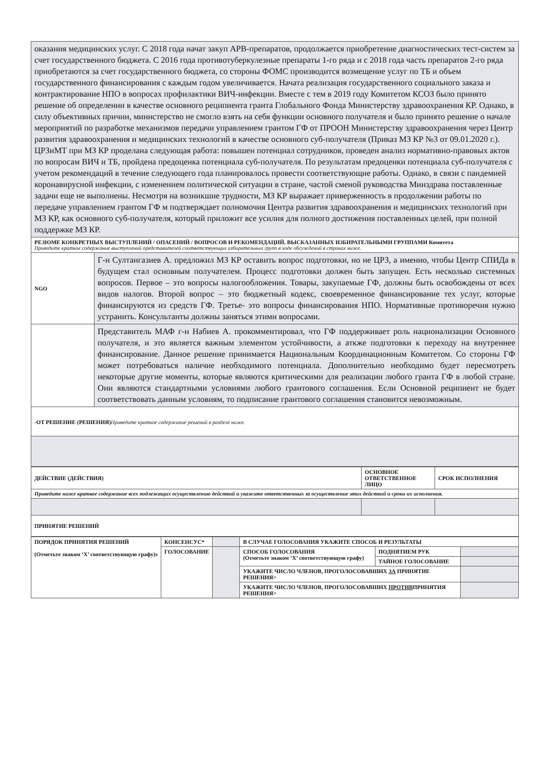| оказания медицинских услуг. С 2018 года начат закуп АРВ-препаратов, продолжается приобретение диагностических тест-систем за счет государственного бюджета. С 2016 года противотуберкулезные препараты 1-го ряда и с 2018 года часть препаратов 2-го ряда приобретаются за счет государственного бюджета, со стороны ФОМС производится возмещение услуг по ТБ и объем государственного финансирования с каждым годом увеличивается. Начата реализация государственного социального заказа и контрактирование НПО в вопросах профилактики ВИЧ-инфекции. Вместе с тем в 2019 году Комитетом КСОЗ было принято решение об определении в качестве основного реципиента гранта Глобального Фонда Министерству здравоохранения КР. Однако, в силу объективных причин, министерство не смогло взять на себя функции основного получателя и было принято решение о начале мероприятий по разработке механизмов передачи управлением грантом ГФ от ПРООН Министерству здравоохранения через Центр развития здравоохранения и медицинских технологий в качестве основного суб-получателя (Приказ МЗ КР №3 от 09.01.2020 г.). ЦРЗиМТ при МЗ КР проделана следующая работа: повышен потенциал сотрудников, проведен анализ нормативно-правовых актов по вопросам ВИЧ и ТБ, пройдена предоценка потенциала суб-получателя. По результатам предоценки потенциала суб-получателя с учетом рекомендаций в течение следующего года планировалось провести соответствующие работы. Однако, в связи с пандемией коронавирусной инфекции, с изменением политической ситуации в стране, частой сменой руководства Минздрава поставленные задачи еще не выполнены. Несмотря на возникшие трудности, МЗ КР выражает приверженность в продолжении работы по передаче управлением грантом ГФ м подтверждает полномочия Центра развития здравоохранения и медицинских технологий при МЗ КР, как основного суб-получателя, который приложит все усилия для полного достижения поставленных целей, при полной поддержке МЗ КР. | |
| РЕЗЮМЕ КОНКРЕТНЫХ ВЫСТУПЛЕНИЙ / ОПАСЕНИЙ / ВОПРОСОВ И РЕКОМЕНДАЦИЙ, ВЫСКАЗАННЫХ ИЗБИРАТЕЛЬНЫМИ ГРУППАМИ Комитета Приведите краткое содержание выступлений представителей соответствующих избирательных групп в ходе обсуждений в строках ниже. | |
| NGO | Г-н Султангазиев А. предложил МЗ КР оставить вопрос подготовки, но не ЦРЗ, а именно, чтобы Центр СПИДа в будущем стал основным получателем. Процесс подготовки должен быть запущен. Есть несколько системных вопросов. Первое – это вопросы налогообложения. Товары, закупаемые ГФ, должны быть освобождены от всех видов налогов. Второй вопрос – это бюджетный кодекс, своевременное финансирование тех услуг, которые финансируются из средств ГФ. Третье- это вопросы финансирования НПО. Нормативные противоречия нужно устранить. Консультанты должны заняться этими вопросами. |
| | Представитель МАФ г-н Набиев А. прокомментировал, что ГФ поддерживает роль национализации Основного получателя, и это является важным элементом устойчивости, а аткже подготовки к переходу на внутреннее финансирование. Данное решение принимается Национальным Координационным Комитетом. Со стороны ГФ может потребоваться наличие необходимого потенциала. Дополнительно необходимо будет пересмотреть некоторые другие моменты, которые являются критическими для реализации любого гранта ГФ в любой стране. Они являются стандартными условиями любого грантового соглашения. Если Основной реципиент не будет соответствовать данным условиям, то подписание грантового соглашения становится невозможным. |
| -ОТ РЕШЕНИЕ (РЕШЕНИЯ) Приведите краткое содержание решений в разделе ниже. | |
| ДЕЙСТВИЕ (ДЕЙСТВИЯ) | ОСНОВНОЕ ОТВЕТСТВЕННОЕ ЛИЦО | СРОК ИСПОЛНЕНИЯ |
| Приведите ниже краткое содержание всех подлежащих осуществлению действий и укажите ответственных за осуществление этих действий и сроки их исполнения. | | |
| ПРИНЯТИЕ РЕШЕНИЙ | | |
| ПОРЯДОК ПРИНЯТИЯ РЕШЕНИЙ (Отметьте знаком ‘X’ соответствующую графу)з | КОНСЕНСУС* | | В СЛУЧАЕ ГОЛОСОВАНИЯ УКАЖИТЕ СПОСОБ И РЕЗУЛЬТАТЫ | | |
| | ГОЛОСОВАНИЕ | | СПОСОБ ГОЛОСОВАНИЯ (Отметьте знаком ‘X’ соответствующую графу) | ПОДНЯТИЕМ РУК | |
| | | | | ТАЙНОЕ ГОЛОСОВАНИЕ | |
| | | | УКАЖИТЕ ЧИСЛО ЧЛЕНОВ, ПРОГОЛОСОВАВШИХ ЗА ПРИНЯТИЕ РЕШЕНИЯ> | | |
| | | | УКАЖИТЕ ЧИСЛО ЧЛЕНОВ, ПРОГОЛОСОВАВШИХ ПРОТИВ ПРИНЯТИЯ РЕШЕНИЯ> | | |